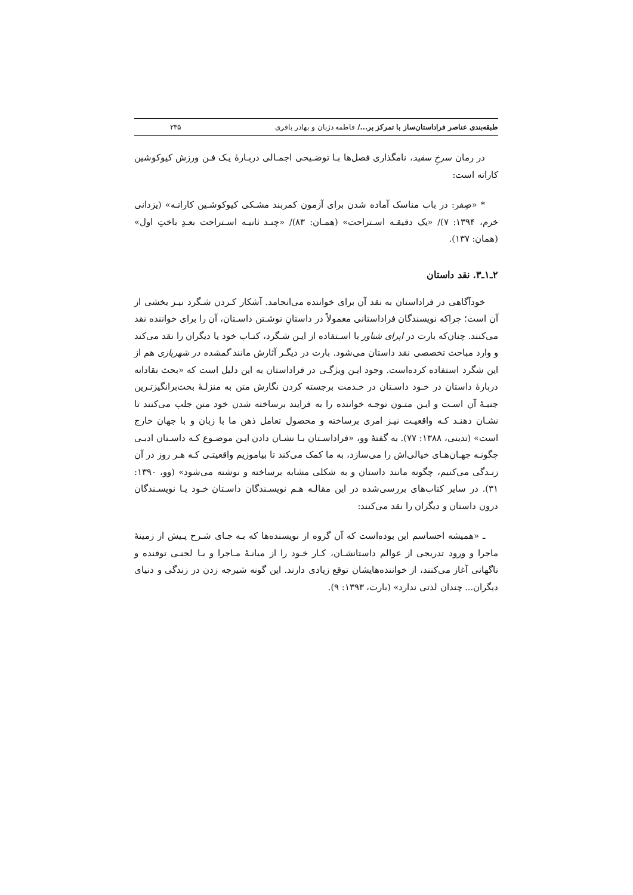طبقه‌بندی عناصر فراداستان‌ساز با تمرکز بر.../ فاطمه دژبان و بهادر باقری ۲۳۵
در رمان سرخِ سفید، نامگذاری فصل‌ها بـا توضـیحی اجمـالی دربـارۀ یـک فـن ورزش کیوکوشین کاراته است:
* «صِفر: در باب مناسک آماده شدن برای آزمون کمربند مشـکی کیوکوشـین کاراتـه» (یزدانی خرم، ۱۳۹۴: ۷)/ «یک دقیقـه اسـتراحت» (همـان: ۸۳)/ «چنـد ثانیـه اسـتراحت بعـدِ باختِ اول» (همان: ۱۳۷).
۲ـ۱ـ۳. نقد داستان
خودآگاهی در فراداستان به نقد آن برای خواننده می‌انجامد. آشکار کـردن شـگرد نیـز بخشی از آن است؛ چراکه نویسندگان فراداستانی معمولاً در داستانِ نوشـتن داسـتان، آن را برای خواننده نقد می‌کنند. چنان‌که بارت در اپرای شناور با اسـتفاده از ایـن شـگرد، کتـاب خود یا دیگران را نقد می‌کند و وارد مباحث تخصصی نقد داستان می‌شود. بارت در دیگـر آثارش مانند گمشده در شهربازی هم از این شگرد استفاده کرده‌است. وجود ایـن ویژگـی در فراداستان به این دلیل است که «بحث نقادانه دربارۀ داستان در خـود داسـتان در خـدمت برجسته کردن نگارش متن به منزلـۀ بحث‌برانگیزتـرین جنبـۀ آن اسـت و ایـن متـون توجـه خواننده را به فرایند برساخته شدن خود متن جلب می‌کنند تا نشـان دهنـد کـه واقعیـت نیـز امری برساخته و محصول تعامل ذهن ما با زبان و با جهان خارج است» (تدینی، ۱۳۸۸: ۷۷). به گفتۀ وو، «فراداسـتان بـا نشـان دادن ایـن موضـوع کـه داسـتان ادبـی چگونـه جهـان‌هـای خیالی‌اش را می‌سازد، به ما کمک می‌کند تا بیاموزیم واقعیتـی کـه هـر روز در آن زنـدگی می‌کنیم، چگونه مانند داستان و به شکلی مشابه برساخته و نوشته می‌شود» (وو، ۱۳۹۰: ۳۱). در سایر کتاب‌های بررسی‌شده در این مقالـه هـم نویسـندگان داسـتان خـود یـا نویسـندگان درون داستان و دیگران را نقد می‌کنند:
ـ «همیشه احساسم این بوده‌است که آن گروه از نویسنده‌ها که بـه جـای شـرح پـیش از زمینۀ ماجرا و ورود تدریجی از عوالم داستانشـان، کـار خـود را از میانـۀ مـاجرا و بـا لحنـی توفنده و ناگهانی آغاز می‌کنند، از خواننده‌هایشان توقع زیادی دارند. این گونه شیرجه زدن در زندگی و دنیای دیگران... چندان لذتی ندارد» (بارت، ۱۳۹۳: ۹).